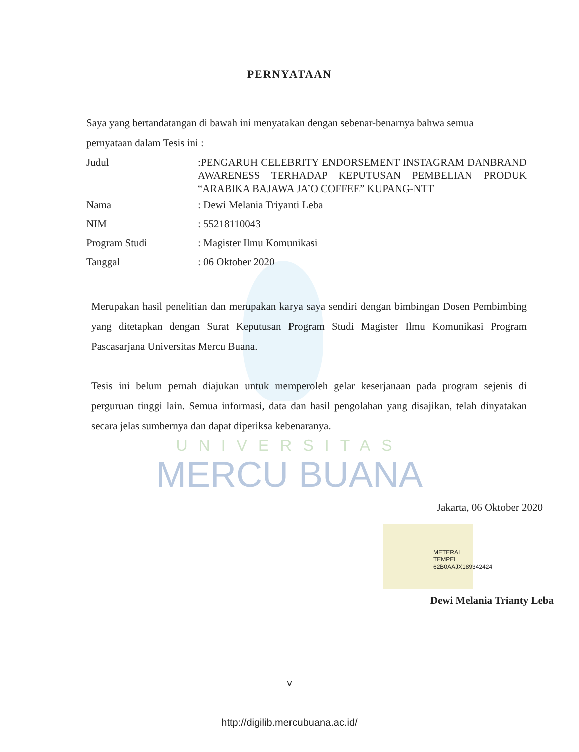PERNYATAAN
Saya yang bertandatangan di bawah ini menyatakan dengan sebenar-benarnya bahwa semua
pernyataan dalam Tesis ini :
Judul
:PENGARUH CELEBRITY ENDORSEMENT INSTAGRAM DANBRAND AWARENESS TERHADAP KEPUTUSAN PEMBELIAN PRODUK “ARABIKA BAJAWA JA’O COFFEE” KUPANG-NTT
Nama : Dewi Melania Triyanti Leba
NIM : 55218110043
Program Studi : Magister Ilmu Komunikasi
Tanggal : 06 Oktober 2020
Merupakan hasil penelitian dan merupakan karya saya sendiri dengan bimbingan Dosen Pembimbing yang ditetapkan dengan Surat Keputusan Program Studi Magister Ilmu Komunikasi Program Pascasarjana Universitas Mercu Buana.
Tesis ini belum pernah diajukan untuk memperoleh gelar keserjanaan pada program sejenis di perguruan tinggi lain. Semua informasi, data dan hasil pengolahan yang disajikan, telah dinyatakan secara jelas sumbernya dan dapat diperiksa kebenaranya.
UNIVERSITAS
MERCU BUANA
Jakarta, 06 Oktober 2020
METERAI TEMPEL
62B0AAJX189342424
Dewi Melania Trianty Leba
v
http://digilib.mercubuana.ac.id/